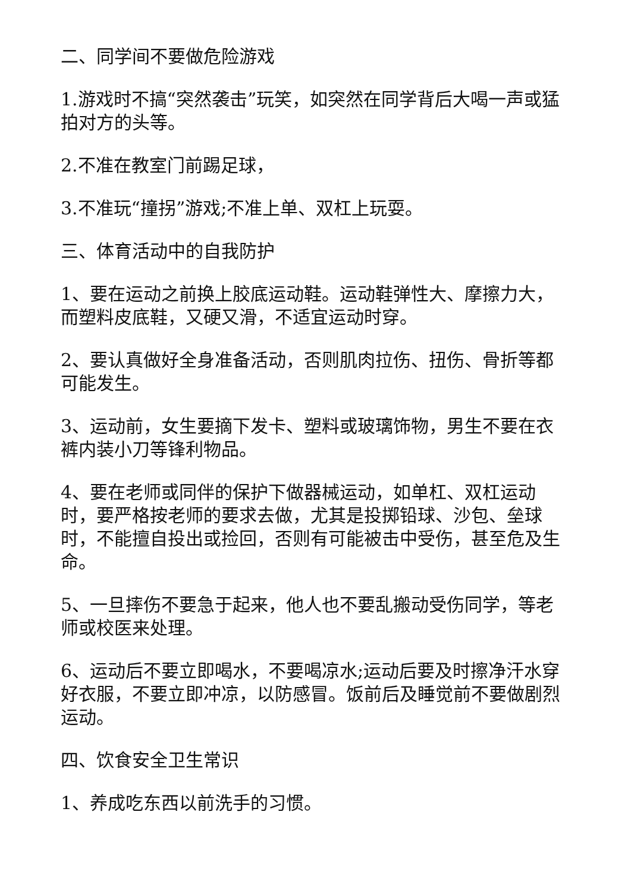二、同学间不要做危险游戏
1.游戏时不搞“突然袭击”玩笑，如突然在同学背后大喝一声或猛拍对方的头等。
2.不准在教室门前踢足球，
3.不准玩“撞拐”游戏;不准上单、双杠上玩耍。
三、体育活动中的自我防护
1、要在运动之前换上胶底运动鞋。运动鞋弹性大、摩擦力大，而塑料皮底鞋，又硬又滑，不适宜运动时穿。
2、要认真做好全身准备活动，否则肌肉拉伤、扭伤、骨折等都可能发生。
3、运动前，女生要摘下发卡、塑料或玻璃饰物，男生不要在衣裤内装小刀等锋利物品。
4、要在老师或同伴的保护下做器械运动，如单杠、双杠运动时，要严格按老师的要求去做，尤其是投掷铅球、沙包、垒球时，不能擅自投出或捡回，否则有可能被击中受伤，甚至危及生命。
5、一旦摔伤不要急于起来，他人也不要乱搬动受伤同学，等老师或校医来处理。
6、运动后不要立即喝水，不要喝凉水;运动后要及时擦净汗水穿好衣服，不要立即冲凉，以防感冒。饭前后及睡觉前不要做剧烈运动。
四、饮食安全卫生常识
1、养成吃东西以前洗手的习惯。